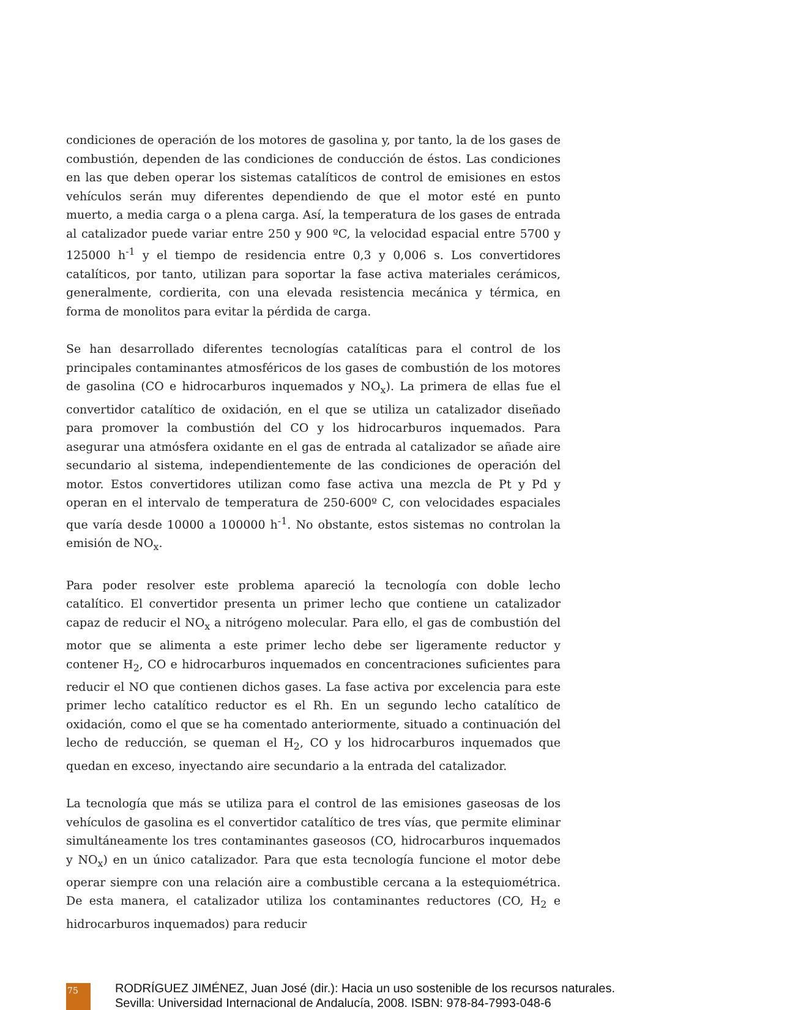condiciones de operación de los motores de gasolina y, por tanto, la de los gases de combustión, dependen de las condiciones de conducción de éstos. Las condiciones en las que deben operar los sistemas catalíticos de control de emisiones en estos vehículos serán muy diferentes dependiendo de que el motor esté en punto muerto, a media carga o a plena carga. Así, la temperatura de los gases de entrada al catalizador puede variar entre 250 y 900 ºC, la velocidad espacial entre 5700 y 125000 h<sup>-1</sup> y el tiempo de residencia entre 0,3 y 0,006 s. Los convertidores catalíticos, por tanto, utilizan para soportar la fase activa materiales cerámicos, generalmente, cordierita, con una elevada resistencia mecánica y térmica, en forma de monolitos para evitar la pérdida de carga.
Se han desarrollado diferentes tecnologías catalíticas para el control de los principales contaminantes atmosféricos de los gases de combustión de los motores de gasolina (CO e hidrocarburos inquemados y NO<sub>x</sub>). La primera de ellas fue el convertidor catalítico de oxidación, en el que se utiliza un catalizador diseñado para promover la combustión del CO y los hidrocarburos inquemados. Para asegurar una atmósfera oxidante en el gas de entrada al catalizador se añade aire secundario al sistema, independientemente de las condiciones de operación del motor. Estos convertidores utilizan como fase activa una mezcla de Pt y Pd y operan en el intervalo de temperatura de 250-600º C, con velocidades espaciales que varía desde 10000 a 100000 h<sup>-1</sup>. No obstante, estos sistemas no controlan la emisión de NO<sub>x</sub>.
Para poder resolver este problema apareció la tecnología con doble lecho catalítico. El convertidor presenta un primer lecho que contiene un catalizador capaz de reducir el NO<sub>x</sub> a nitrógeno molecular. Para ello, el gas de combustión del motor que se alimenta a este primer lecho debe ser ligeramente reductor y contener H<sub>2</sub>, CO e hidrocarburos inquemados en concentraciones suficientes para reducir el NO que contienen dichos gases. La fase activa por excelencia para este primer lecho catalítico reductor es el Rh. En un segundo lecho catalítico de oxidación, como el que se ha comentado anteriormente, situado a continuación del lecho de reducción, se queman el H<sub>2</sub>, CO y los hidrocarburos inquemados que quedan en exceso, inyectando aire secundario a la entrada del catalizador.
La tecnología que más se utiliza para el control de las emisiones gaseosas de los vehículos de gasolina es el convertidor catalítico de tres vías, que permite eliminar simultáneamente los tres contaminantes gaseosos (CO, hidrocarburos inquemados y NO<sub>x</sub>) en un único catalizador. Para que esta tecnología funcione el motor debe operar siempre con una relación aire a combustible cercana a la estequiométrica. De esta manera, el catalizador utiliza los contaminantes reductores (CO, H<sub>2</sub> e hidrocarburos inquemados) para reducir
75
RODRÍGUEZ JIMÉNEZ, Juan José (dir.): Hacia un uso sostenible de los recursos naturales.
Sevilla: Universidad Internacional de Andalucía, 2008. ISBN: 978-84-7993-048-6